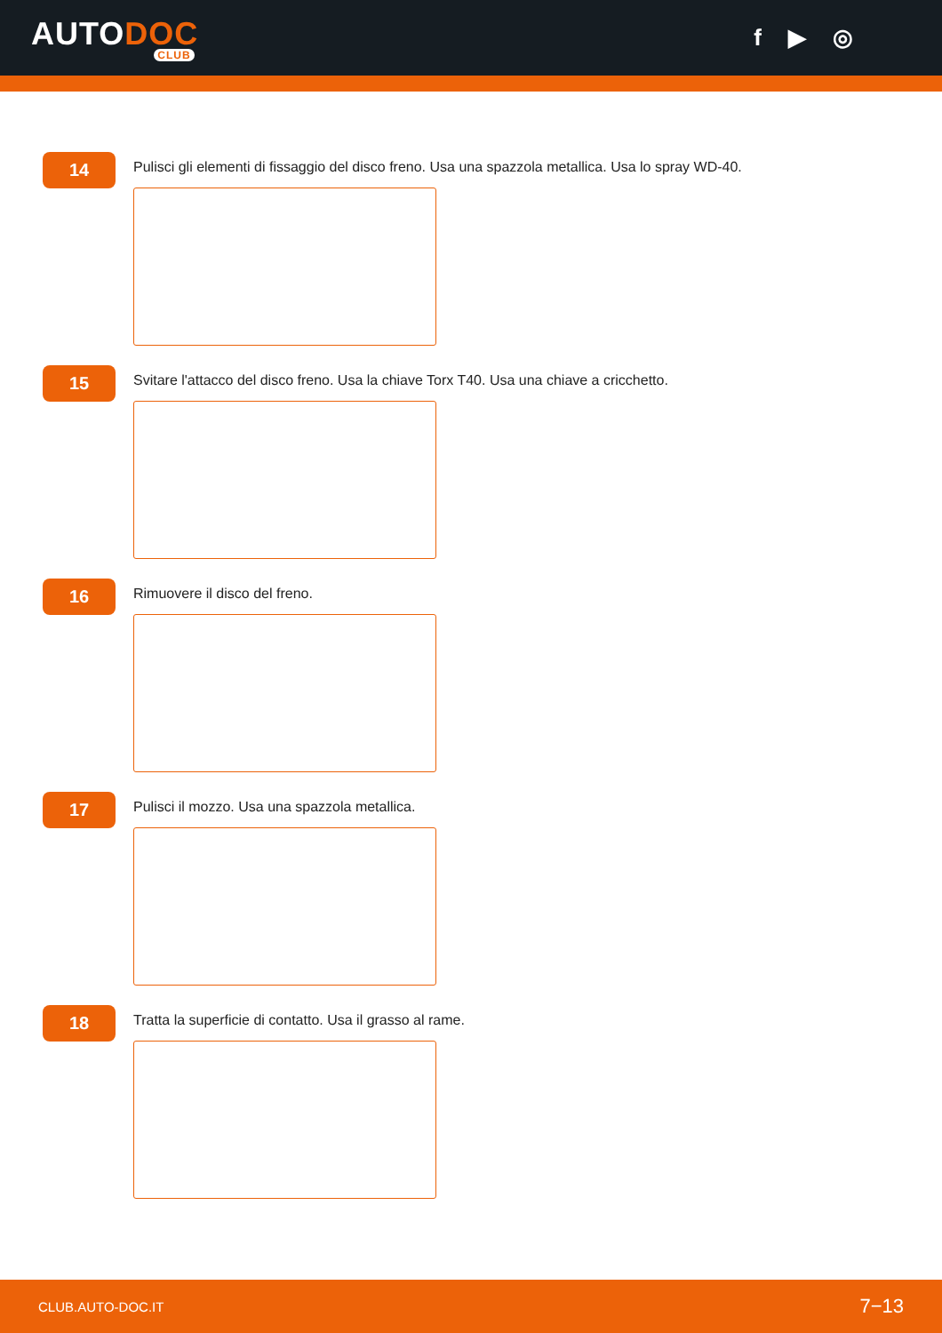AUTODOC
CLUB
f ▶ ◎
14
Pulisci gli elementi di fissaggio del disco freno. Usa una spazzola metallica. Usa lo spray WD-40.
15
Svitare l'attacco del disco freno. Usa la chiave Torx T40. Usa una chiave a cricchetto.
16
Rimuovere il disco del freno.
17
Pulisci il mozzo. Usa una spazzola metallica.
18
Tratta la superficie di contatto. Usa il grasso al rame.
CLUB.AUTO-DOC.IT 7−13